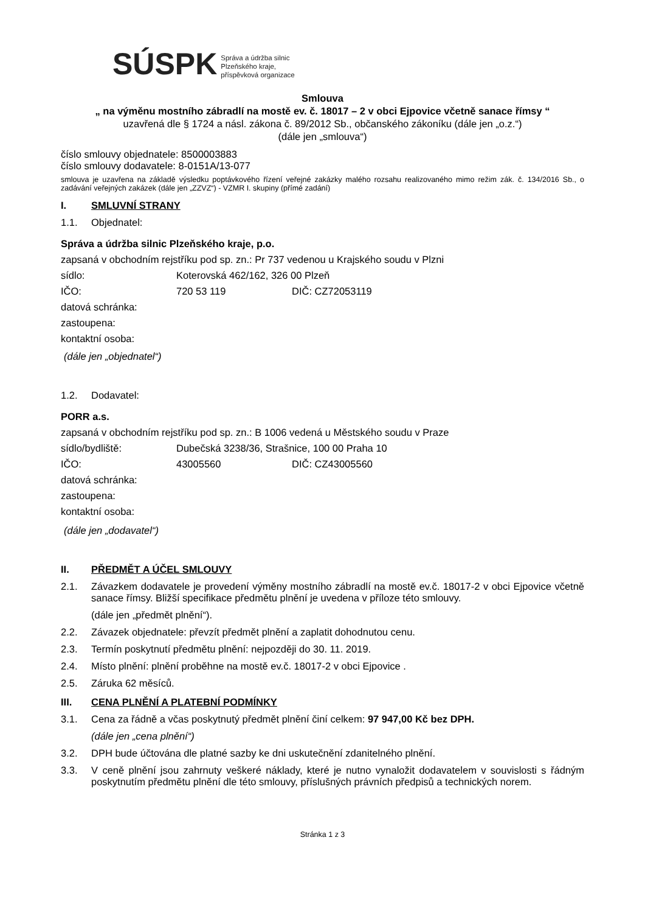SÚSPK Správa a údržba silnic
Plzeňského kraje,
příspěvková organizace
Smlouva
„ na výměnu mostního zábradlí na mostě ev. č. 18017 – 2 v obci Ejpovice včetně sanace římsy “
uzavřená dle § 1724 a násl. zákona č. 89/2012 Sb., občanského zákoníku (dále jen „o.z.“)
(dále jen „smlouva“)
číslo smlouvy objednatele: 8500003883
číslo smlouvy dodavatele: 8-0151A/13-077
smlouva je uzavřena na základě výsledku poptávkového řízení veřejné zakázky malého rozsahu realizovaného mimo režim zák. č. 134/2016 Sb., o zadávání veřejných zakázek (dále jen „ZZVZ“) - VZMR I. skupiny (přímé zadání)
I. SMLUVNÍ STRANY
1.1. Objednatel:
Správa a údržba silnic Plzeňského kraje, p.o.
zapsaná v obchodním rejstříku pod sp. zn.: Pr 737 vedenou u Krajského soudu v Plzni
sídlo: Koterovská 462/162, 326 00 Plzeň
IČO: 720 53 119 DIČ: CZ72053119
datová schránka:
zastoupena:
kontaktní osoba:
(dále jen „objednatel“)
1.2. Dodavatel:
PORR a.s.
zapsaná v obchodním rejstříku pod sp. zn.: B 1006 vedená u Městského soudu v Praze
sídlo/bydliště: Dubečská 3238/36, Strašnice, 100 00 Praha 10
IČO: 43005560 DIČ: CZ43005560
datová schránka:
zastoupena:
kontaktní osoba:
(dále jen „dodavatel“)
II. PŘEDMĚT A ÚČEL SMLOUVY
2.1. Závazkem dodavatele je provedení výměny mostního zábradlí na mostě ev.č. 18017-2 v obci Ejpovice včetně sanace římsy. Bližší specifikace předmětu plnění je uvedena v příloze této smlouvy.
(dále jen „předmět plnění“).
2.2. Závazek objednatele: převzít předmět plnění a zaplatit dohodnutou cenu.
2.3. Termín poskytnutí předmětu plnění: nejpozději do 30. 11. 2019.
2.4. Místo plnění: plnění proběhne na mostě ev.č. 18017-2 v obci Ejpovice .
2.5. Záruka 62 měsíců.
III. CENA PLNĚNÍ A PLATEBNÍ PODMÍNKY
3.1. Cena za řádně a včas poskytnutý předmět plnění činí celkem: 97 947,00 Kč bez DPH.
(dále jen „cena plnění“)
3.2. DPH bude účtována dle platné sazby ke dni uskutečnění zdanitelného plnění.
3.3. V ceně plnění jsou zahrnuty veškeré náklady, které je nutno vynaložit dodavatelem v souvislosti s řádným poskytnutím předmětu plnění dle této smlouvy, příslušných právních předpisů a technických norem.
Stránka 1 z 3